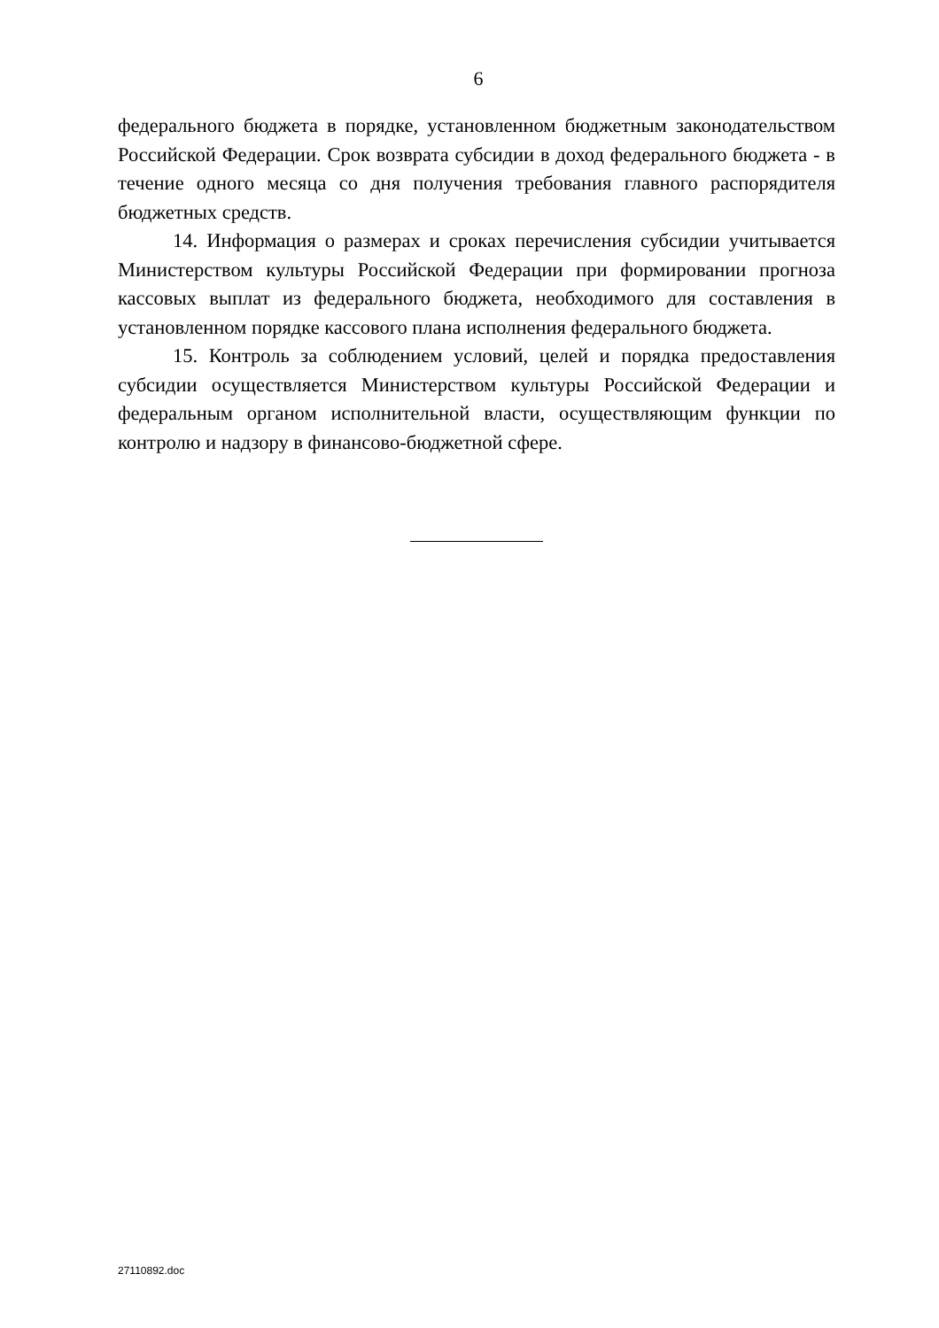6
федерального бюджета в порядке, установленном бюджетным законодательством Российской Федерации. Срок возврата субсидии в доход федерального бюджета - в течение одного месяца со дня получения требования главного распорядителя бюджетных средств.
14. Информация о размерах и сроках перечисления субсидии учитывается Министерством культуры Российской Федерации при формировании прогноза кассовых выплат из федерального бюджета, необходимого для составления в установленном порядке кассового плана исполнения федерального бюджета.
15. Контроль за соблюдением условий, целей и порядка предоставления субсидии осуществляется Министерством культуры Российской Федерации и федеральным органом исполнительной власти, осуществляющим функции по контролю и надзору в финансово-бюджетной сфере.
27110892.doc